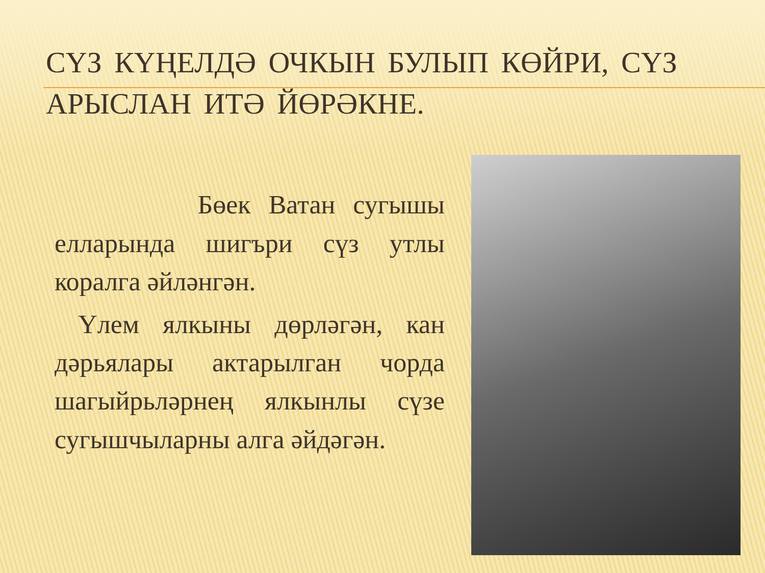СҮЗ КҮҢЕЛДӘ ОЧКЫН БУЛЫП КӨЙРИ, СҮЗ АРЫСЛАН ИТӘ ЙӨРӘКНЕ.
Бөек Ватан сугышы елларында шигъри сүз утлы коралга әйләнгән.
Үлем ялкыны дөрләгән, кан дәрьялары актарылган чорда шагыйрьләрнең ялкынлы сүзе сугышчыларны алга әйдәгән.